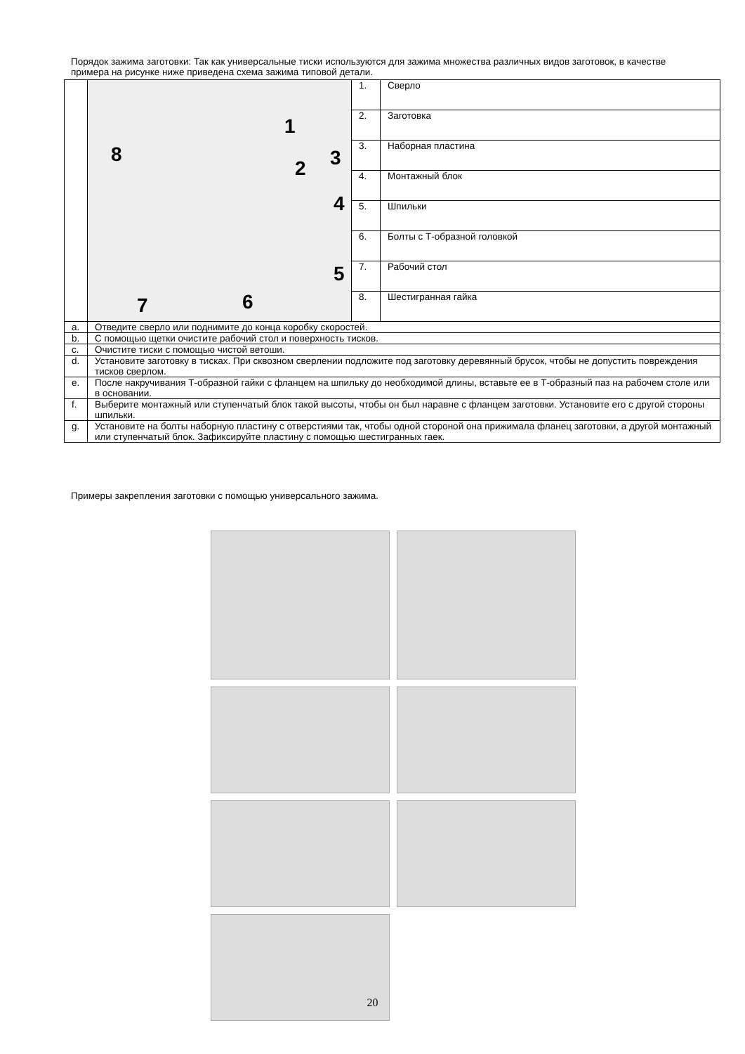Порядок зажима заготовки: Так как универсальные тиски используются для зажима множества различных видов заготовок, в качестве примера на рисунке ниже приведена схема зажима типовой детали.
| | 1 8 2 3 4 5 6 7 | 1. | Сверло |
| | | 2. | Заготовка |
| | | 3. | Наборная пластина |
| | | 4. | Монтажный блок |
| | | 5. | Шпильки |
| | | 6. | Болты с Т-образной головкой |
| | | 7. | Рабочий стол |
| | | 8. | Шестигранная гайка |
| a. | Отведите сверло или поднимите до конца коробку скоростей. | | |
| b. | С помощью щетки очистите рабочий стол и поверхность тисков. | | |
| c. | Очистите тиски с помощью чистой ветоши. | | |
| d. | Установите заготовку в тисках. При сквозном сверлении подложите под заготовку деревянный брусок, чтобы не допустить повреждения тисков сверлом. | | |
| e. | После накручивания Т-образной гайки с фланцем на шпильку до необходимой длины, вставьте ее в Т-образный паз на рабочем столе или в основании. | | |
| f. | Выберите монтажный или ступенчатый блок такой высоты, чтобы он был наравне с фланцем заготовки. Установите его с другой стороны шпильки. | | |
| g. | Установите на болты наборную пластину с отверстиями так, чтобы одной стороной она прижимала фланец заготовки, а другой монтажный или ступенчатый блок. Зафиксируйте пластину с помощью шестигранных гаек. | | |
Примеры закрепления заготовки с помощью универсального зажима.
20